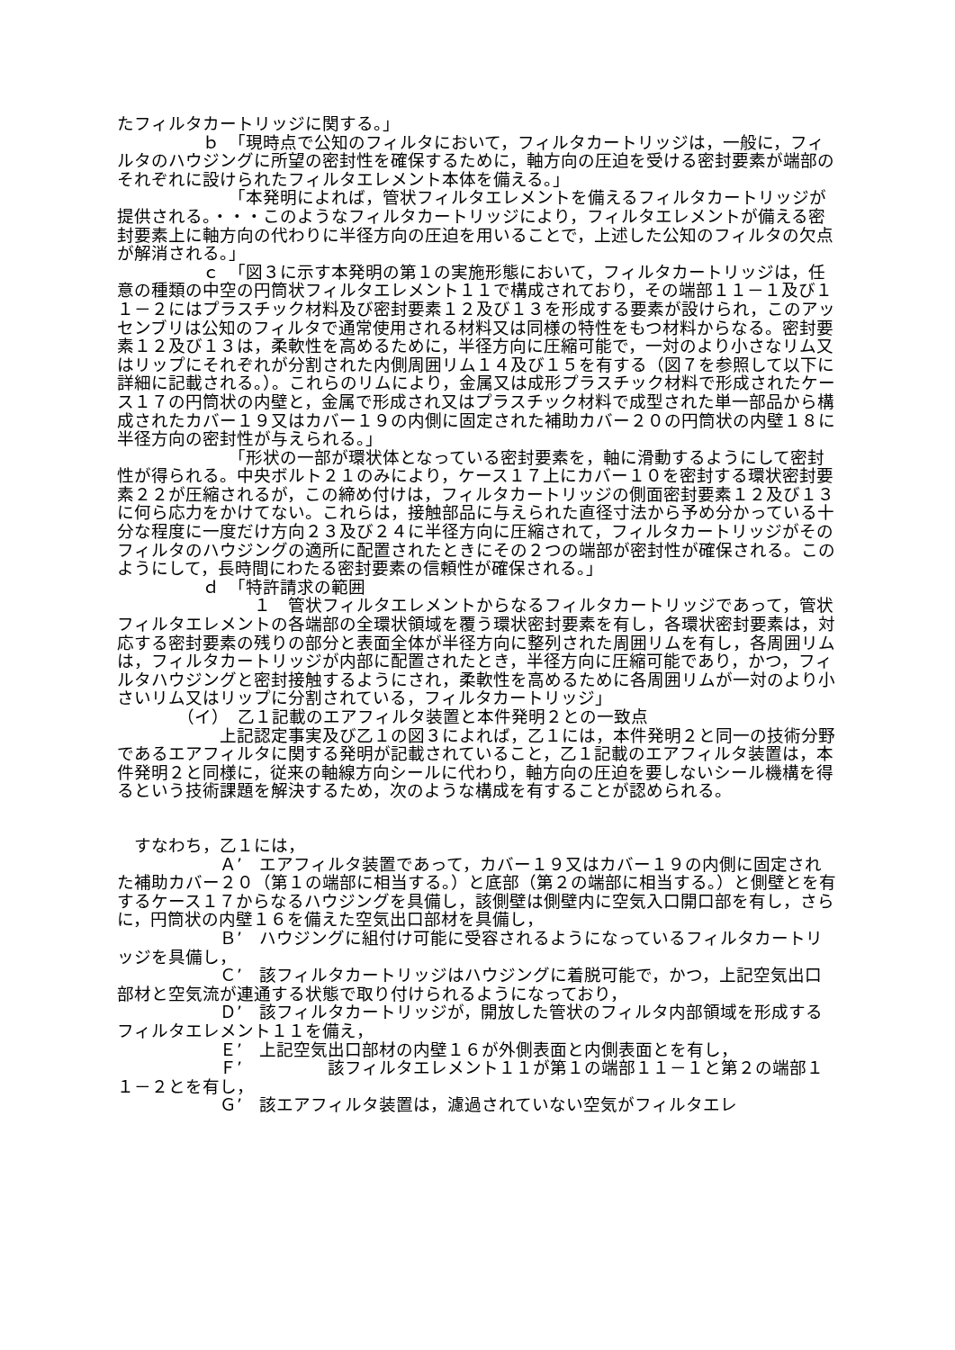たフィルタカートリッジに関する。」
　　　　　ｂ　「現時点で公知のフィルタにおいて，フィルタカートリッジは，一般に，フィルタのハウジングに所望の密封性を確保するために，軸方向の圧迫を受ける密封要素が端部のそれぞれに設けられたフィルタエレメント本体を備える。」
　　　　　　　「本発明によれば，管状フィルタエレメントを備えるフィルタカートリッジが提供される。・・・このようなフィルタカートリッジにより，フィルタエレメントが備える密封要素上に軸方向の代わりに半径方向の圧迫を用いることで，上述した公知のフィルタの欠点が解消される。」
　　　　　ｃ　「図３に示す本発明の第１の実施形態において，フィルタカートリッジは，任意の種類の中空の円筒状フィルタエレメント１１で構成されており，その端部１１－１及び１１－２にはプラスチック材料及び密封要素１２及び１３を形成する要素が設けられ，このアッセンブリは公知のフィルタで通常使用される材料又は同様の特性をもつ材料からなる。密封要素１２及び１３は，柔軟性を高めるために，半径方向に圧縮可能で，一対のより小さなリム又はリップにそれぞれが分割された内側周囲リム１４及び１５を有する（図７を参照して以下に詳細に記載される。）。これらのリムにより，金属又は成形プラスチック材料で形成されたケース１７の円筒状の内壁と，金属で形成され又はプラスチック材料で成型された単一部品から構成されたカバー１９又はカバー１９の内側に固定された補助カバー２０の円筒状の内壁１８に半径方向の密封性が与えられる。」
　　　　　　　「形状の一部が環状体となっている密封要素を，軸に滑動するようにして密封性が得られる。中央ボルト２１のみにより，ケース１７上にカバー１０を密封する環状密封要素２２が圧縮されるが，この締め付けは，フィルタカートリッジの側面密封要素１２及び１３に何ら応力をかけてない。これらは，接触部品に与えられた直径寸法から予め分かっている十分な程度に一度だけ方向２３及び２４に半径方向に圧縮されて，フィルタカートリッジがそのフィルタのハウジングの適所に配置されたときにその２つの端部が密封性が確保される。このようにして，長時間にわたる密封要素の信頼性が確保される。」
　　　　　ｄ　「特許請求の範囲
　　　　　　　　１　管状フィルタエレメントからなるフィルタカートリッジであって，管状フィルタエレメントの各端部の全環状領域を覆う環状密封要素を有し，各環状密封要素は，対応する密封要素の残りの部分と表面全体が半径方向に整列された周囲リムを有し，各周囲リムは，フィルタカートリッジが内部に配置されたとき，半径方向に圧縮可能であり，かつ，フィルタハウジングと密封接触するようにされ，柔軟性を高めるために各周囲リムが一対のより小さいリム又はリップに分割されている，フィルタカートリッジ」
　　　　（イ）　乙１記載のエアフィルタ装置と本件発明２との一致点
　　　　　　上記認定事実及び乙１の図３によれば，乙１には，本件発明２と同一の技術分野であるエアフィルタに関する発明が記載されていること，乙１記載のエアフィルタ装置は，本件発明２と同様に，従来の軸線方向シールに代わり，軸方向の圧迫を要しないシール機構を得るという技術課題を解決するため，次のような構成を有することが認められる。
　すなわち，乙１には，
　　　　　　Ａ’　エアフィルタ装置であって，カバー１９又はカバー１９の内側に固定された補助カバー２０（第１の端部に相当する。）と底部（第２の端部に相当する。）と側壁とを有するケース１７からなるハウジングを具備し，該側壁は側壁内に空気入口開口部を有し，さらに，円筒状の内壁１６を備えた空気出口部材を具備し，
　　　　　　Ｂ’　ハウジングに組付け可能に受容されるようになっているフィルタカートリッジを具備し，
　　　　　　Ｃ’　該フィルタカートリッジはハウジングに着脱可能で，かつ，上記空気出口部材と空気流が連通する状態で取り付けられるようになっており，
　　　　　　Ｄ’　該フィルタカートリッジが，開放した管状のフィルタ内部領域を形成するフィルタエレメント１１を備え，
　　　　　　Ｅ’　上記空気出口部材の内壁１６が外側表面と内側表面とを有し，
　　　　　　Ｆ’　　　　　該フィルタエレメント１１が第１の端部１１－１と第２の端部１１－２とを有し，
　　　　　　Ｇ’　該エアフィルタ装置は，濾過されていない空気がフィルタエレ